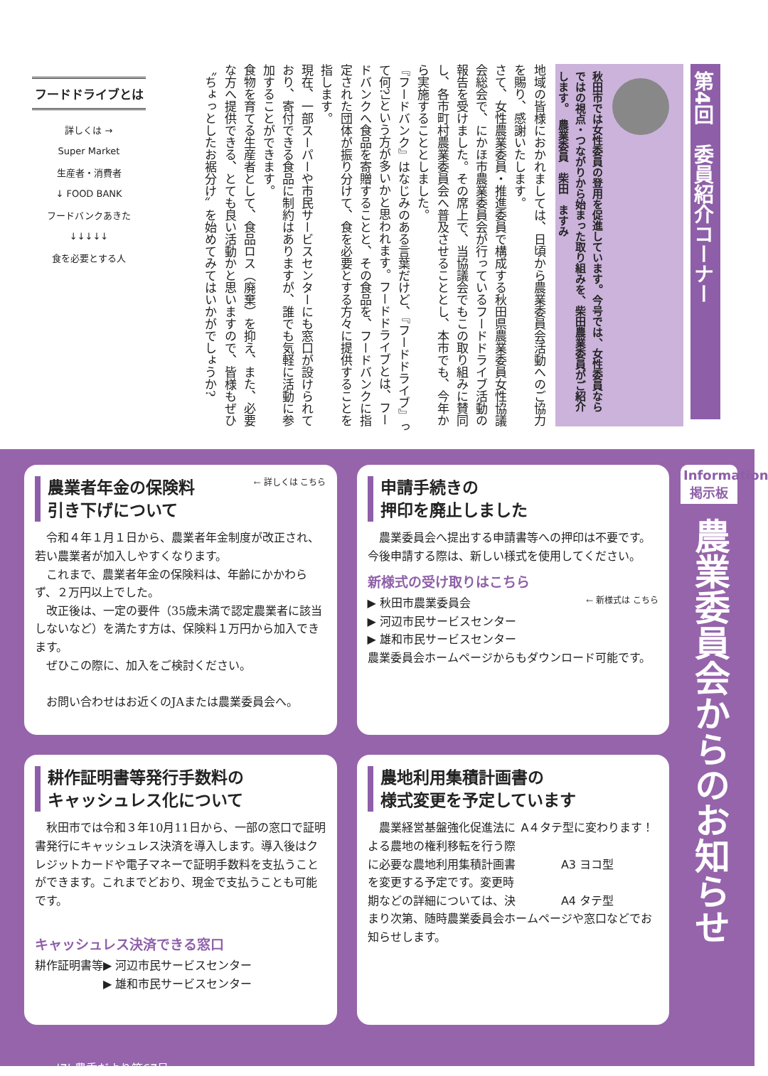第4回　委員紹介コーナー
秋田市では女性委員の登用を促進しています。今号では、女性委員ならではの視点・つながりから始まった取り組みを、柴田農業委員がご紹介します。　農業委員　柴田　ますみ
地域の皆様におかれましては、日頃から農業委員会活動へのご協力を賜り、感謝いたします。
さて、女性農業委員・推進委員で構成する秋田県農業委員女性協議会総会で、にかほ市農業委員会が行っているフードドライブ活動の報告を受けました。その席上で、当協議会でもこの取り組みに賛同し、各市町村農業委員会へ普及させることとし、本市でも、今年から実施することとしました。
『フードバンク』はなじみのある言葉だけど、『フードドライブ』って何?」という方が多いかと思われます。フードドライブとは、フードバンクへ食品を寄贈することと、その食品を、フードバンクに指定された団体が振り分けて、食を必要とする方々に提供することを指します。
現在、一部スーパーや市民サービスセンターにも窓口が設けられており、寄付できる食品に制約はありますが、誰でも気軽に活動に参加することができます。
食物を育てる生産者として、食品ロス（廃棄）を抑え、また、必要な方へ提供できる、とても良い活動かと思いますので、皆様もぜひ〝ちょっとしたお裾分け〟を始めてみてはいかがでしょうか?
フードドライブとは
詳しくは →
Super Market
生産者・消費者
↓ FOOD BANK
フードバンクあきた
↓↓↓↓↓
食を必要とする人
← 詳しくは こちら
農業者年金の保険料
引き下げについて
令和４年１月１日から、農業者年金制度が改正され、若い農業者が加入しやすくなります。
これまで、農業者年金の保険料は、年齢にかかわらず、２万円以上でした。
改正後は、一定の要件（35歳未満で認定農業者に該当しないなど）を満たす方は、保険料１万円から加入できます。
ぜひこの際に、加入をご検討ください。
お問い合わせはお近くのJAまたは農業委員会へ。
申請手続きの
押印を廃止しました
農業委員会へ提出する申請書等への押印は不要です。今後申請する際は、新しい様式を使用してください。
新様式の受け取りはこちら
← 新様式は こちら
▶ 秋田市農業委員会
▶ 河辺市民サービスセンター
▶ 雄和市民サービスセンター
農業委員会ホームページからもダウンロード可能です。
耕作証明書等発行手数料の
キャッシュレス化について
秋田市では令和３年10月11日から、一部の窓口で証明書発行にキャッシュレス決済を導入します。導入後はクレジットカードや電子マネーで証明手数料を支払うことができます。これまでどおり、現金で支払うことも可能です。
キャッシュレス決済できる窓口
耕作証明書等▶ 河辺市民サービスセンター
　　　　　　▶ 雄和市民サービスセンター
農地利用集積計画書の
様式変更を予定しています
A４タテ型に変わります！
A3 ヨコ型
A4 タテ型
農業経営基盤強化促進法による農地の権利移転を行う際に必要な農地利用集積計画書を変更する予定です。変更時期などの詳細については、決まり次第、随時農業委員会ホームページや窓口などでお知らせします。
|7| 農委だより第67号
Information
掲示板
農業委員会からのお知らせ